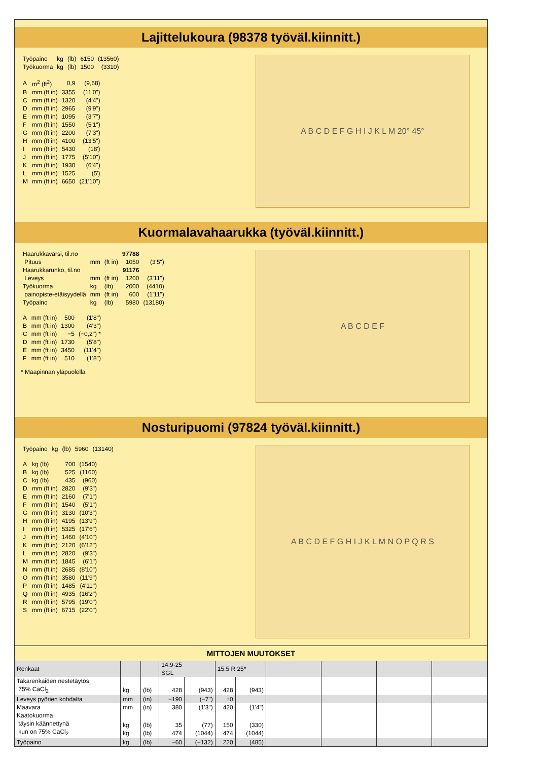Lajittelukoura (98378 työväl.kiinnitt.)
| Työpaino | kg | (lb) | 6150 | (13560) |
| Työkuorma | kg | (lb) | 1500 | (3310) |
| A | m<sup>2</sup> (ft<sup>2</sup>) | 0,9 | (9,68) |
| B | mm (ft in) | 3355 | (11'0") |
| C | mm (ft in) | 1320 | (4'4") |
| D | mm (ft in) | 2965 | (9'9") |
| E | mm (ft in) | 1095 | (3'7") |
| F | mm (ft in) | 1550 | (5'1") |
| G | mm (ft in) | 2200 | (7'3") |
| H | mm (ft in) | 4100 | (13'5") |
| I | mm (ft in) | 5430 | (18') |
| J | mm (ft in) | 1775 | (5'10") |
| K | mm (ft in) | 1930 | (6'4") |
| L | mm (ft in) | 1525 | (5') |
| M | mm (ft in) | 6650 | (21'10") |
A B C D E F G H I J K L M 20° 45°
Kuormalavahaarukka (työväl.kiinnitt.)
| Haarukkavarsi, til.no | | | 97788 | |
| Pituus | mm | (ft in) | 1050 | (3'5") |
| Haarukkarunko, til.no | | | 91176 | |
| Leveys | mm | (ft in) | 1200 | (3'11") |
| Työkuorma | kg | (lb) | 2000 | (4410) |
| painopiste-etäisyydellä | mm | (ft in) | 600 | (1'11") |
| Työpaino | kg | (lb) | 5980 | (13180) |
| A | mm (ft in) | 500 | (1'8") |
| B | mm (ft in) | 1300 | (4'3") |
| C | mm (ft in) | −5 | (−0,2") * |
| D | mm (ft in) | 1730 | (5'8") |
| E | mm (ft in) | 3450 | (11'4") |
| F | mm (ft in) | 510 | (1'8") |
* Maapinnan yläpuolella
A B C D E F
Nosturipuomi (97824 työväl.kiinnitt.)
| Työpaino | kg | (lb) | 5960 | (13140) |
| A | kg (lb) | 700 | (1540) |
| B | kg (lb) | 525 | (1160) |
| C | kg (lb) | 435 | (960) |
| D | mm (ft in) | 2820 | (9'3") |
| E | mm (ft in) | 2160 | (7'1") |
| F | mm (ft in) | 1540 | (5'1") |
| G | mm (ft in) | 3130 | (10'3") |
| H | mm (ft in) | 4195 | (13'9") |
| I | mm (ft in) | 5325 | (17'6") |
| J | mm (ft in) | 1460 | (4'10") |
| K | mm (ft in) | 2120 | (6'12") |
| L | mm (ft in) | 2820 | (9'3") |
| M | mm (ft in) | 1845 | (6'1") |
| N | mm (ft in) | 2685 | (8'10") |
| O | mm (ft in) | 3580 | (11'9") |
| P | mm (ft in) | 1485 | (4'11") |
| Q | mm (ft in) | 4935 | (16'2") |
| R | mm (ft in) | 5795 | (19'0") |
| S | mm (ft in) | 6715 | (22'0") |
A B C D E F G H I J K L M N O P Q R S
MITTOJEN MUUTOKSET
| Renkaat | | | 14.9-25 SGL | | 15.5 R 25* | | | | | |
| Takarenkaiden nestetäytös 75% CaCl<sub>2</sub> | kg | (lb) | 428 | (943) | 428 | (943) | | | | |
| Leveys pyörien kohdalta | mm | (in) | −190 | (−7") | ±0 | | | | | |
| Maavara | mm | (in) | 380 | (1'3") | 420 | (1'4") | | | | |
| Kaatokuorma täysin käännettynä kun on 75% CaCl<sub>2</sub> | kg kg | (lb) (lb) | 35 474 | (77) (1044) | 150 474 | (330) (1044) | | | | |
| Työpaino | kg | (lb) | −60 | (−132) | 220 | (485) | | | | |